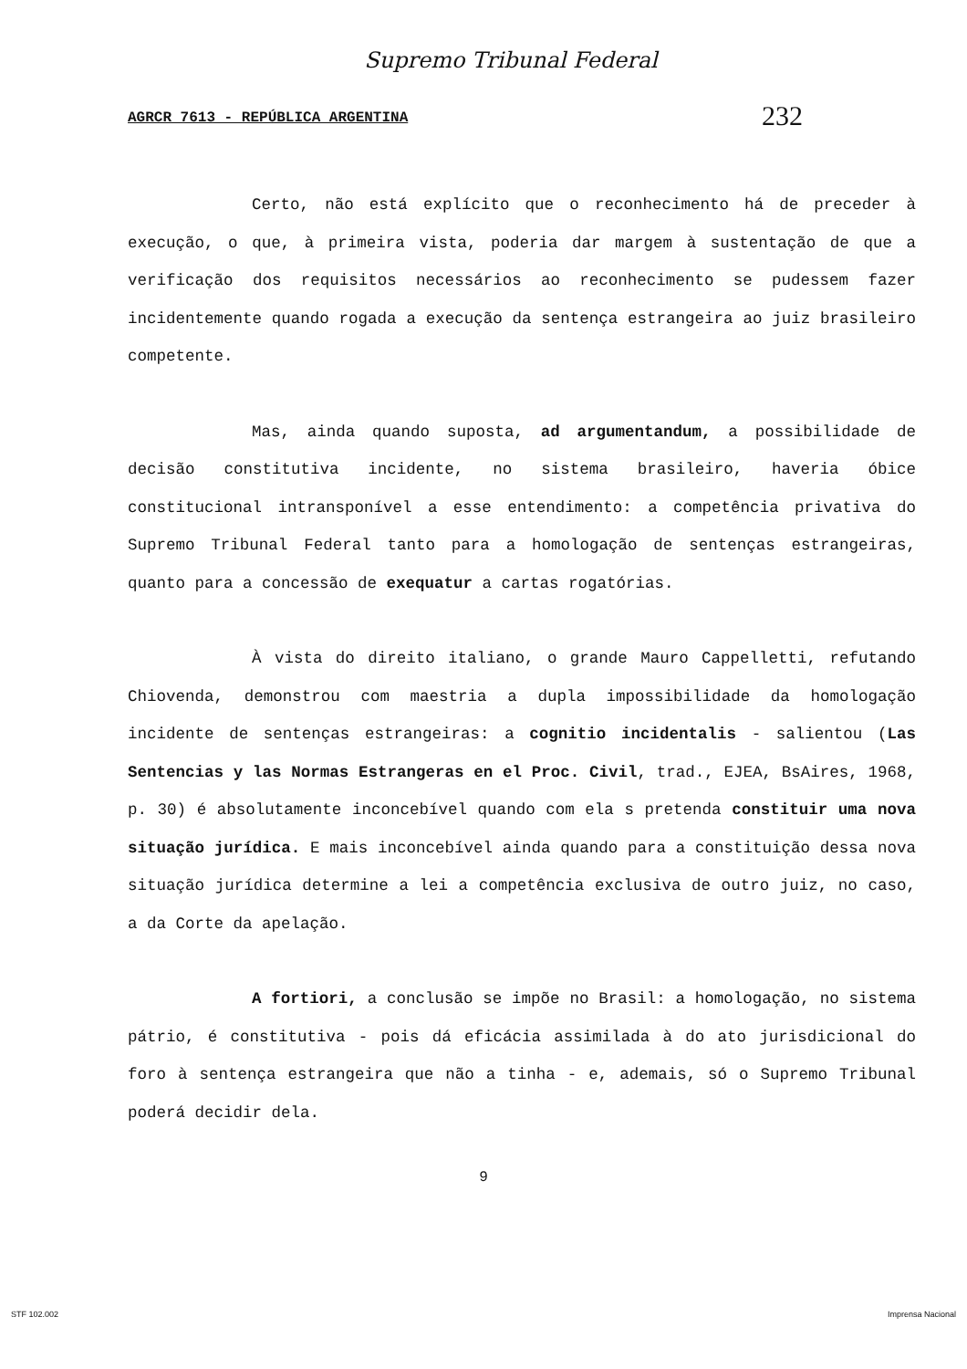Supremo Tribunal Federal
AGRCR 7613 - REPÚBLICA ARGENTINA 232
Certo, não está explícito que o reconhecimento há de preceder à execução, o que, à primeira vista, poderia dar margem à sustentação de que a verificação dos requisitos necessários ao reconhecimento se pudessem fazer incidentemente quando rogada a execução da sentença estrangeira ao juiz brasileiro competente.
Mas, ainda quando suposta, ad argumentandum, a possibilidade de decisão constitutiva incidente, no sistema brasileiro, haveria óbice constitucional intransponível a esse entendimento: a competência privativa do Supremo Tribunal Federal tanto para a homologação de sentenças estrangeiras, quanto para a concessão de exequatur a cartas rogatórias.
À vista do direito italiano, o grande Mauro Cappelletti, refutando Chiovenda, demonstrou com maestria a dupla impossibilidade da homologação incidente de sentenças estrangeiras: a cognitio incidentalis - salientou (Las Sentencias y las Normas Estrangeras en el Proc. Civil, trad., EJEA, BsAires, 1968, p. 30) é absolutamente inconcebível quando com ela s pretenda constituir uma nova situação jurídica. E mais inconcebível ainda quando para a constituição dessa nova situação jurídica determine a lei a competência exclusiva de outro juiz, no caso, a da Corte da apelação.
A fortiori, a conclusão se impõe no Brasil: a homologação, no sistema pátrio, é constitutiva - pois dá eficácia assimilada à do ato jurisdicional do foro à sentença estrangeira que não a tinha - e, ademais, só o Supremo Tribunal poderá decidir dela.
9
STF 102.002 Imprensa Nacional